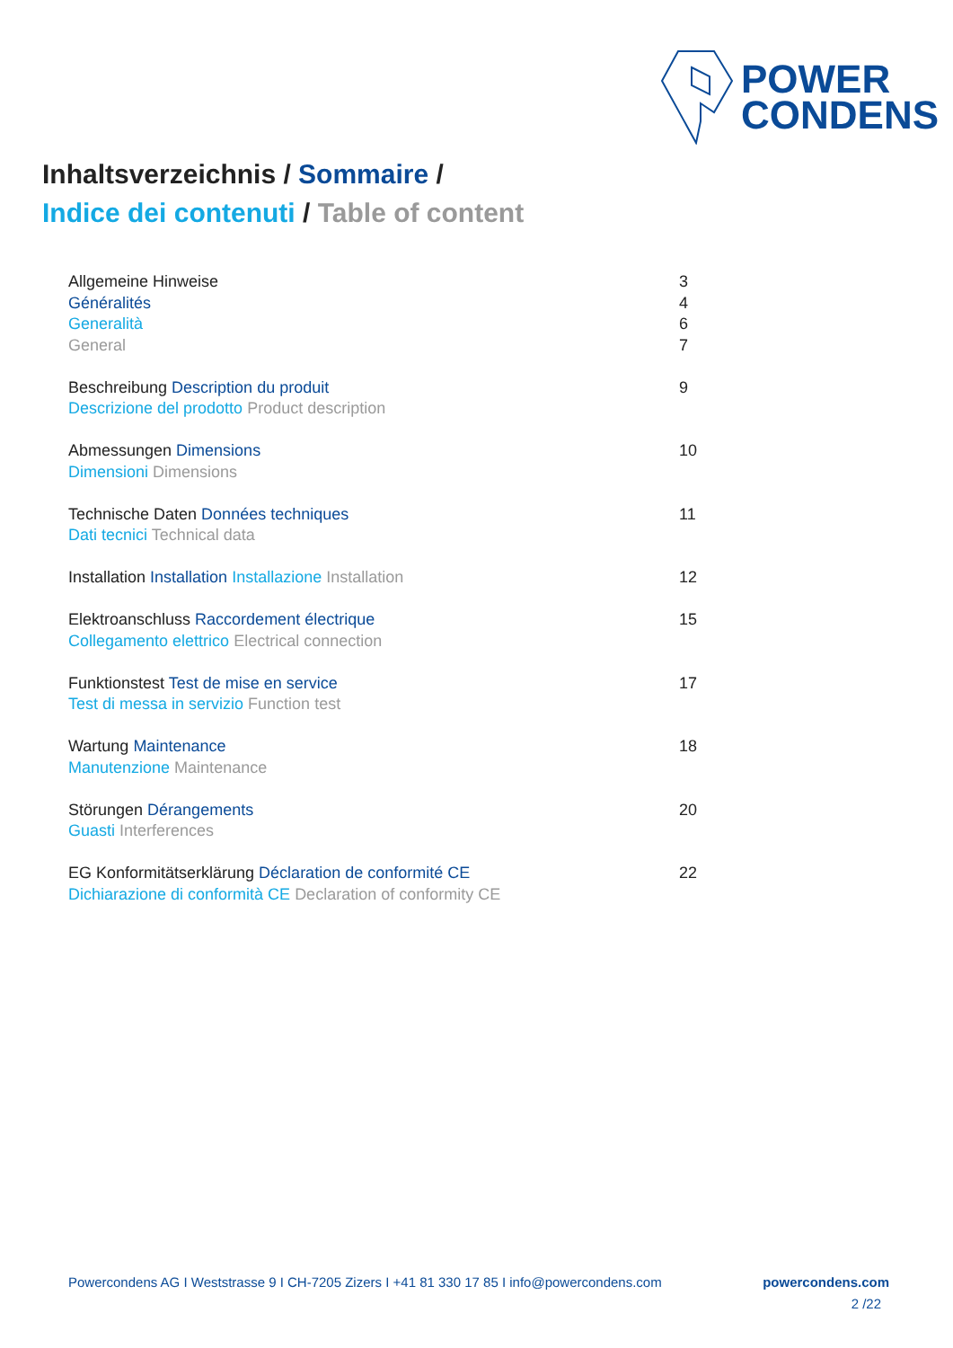POWER
CONDENS
Inhaltsverzeichnis / Sommaire /
Indice dei contenuti / Table of content
Allgemeine Hinweise
Généralités
Generalità
General
3
4
6
7
Beschreibung Description du produit
Descrizione del prodotto Product description
9
Abmessungen Dimensions
Dimensioni Dimensions
10
Technische Daten Données techniques
Dati tecnici Technical data
11
Installation Installation Installazione Installation
12
Elektroanschluss Raccordement électrique
Collegamento elettrico Electrical connection
15
Funktionstest Test de mise en service
Test di messa in servizio Function test
17
Wartung Maintenance
Manutenzione Maintenance
18
Störungen Dérangements
Guasti Interferences
20
EG Konformitätserklärung Déclaration de conformité CE
Dichiarazione di conformità CE Declaration of conformity CE
22
Powercondens AG I Weststrasse 9 I CH-7205 Zizers I +41 81 330 17 85 I info@powercondens.com powercondens.com
2 /22